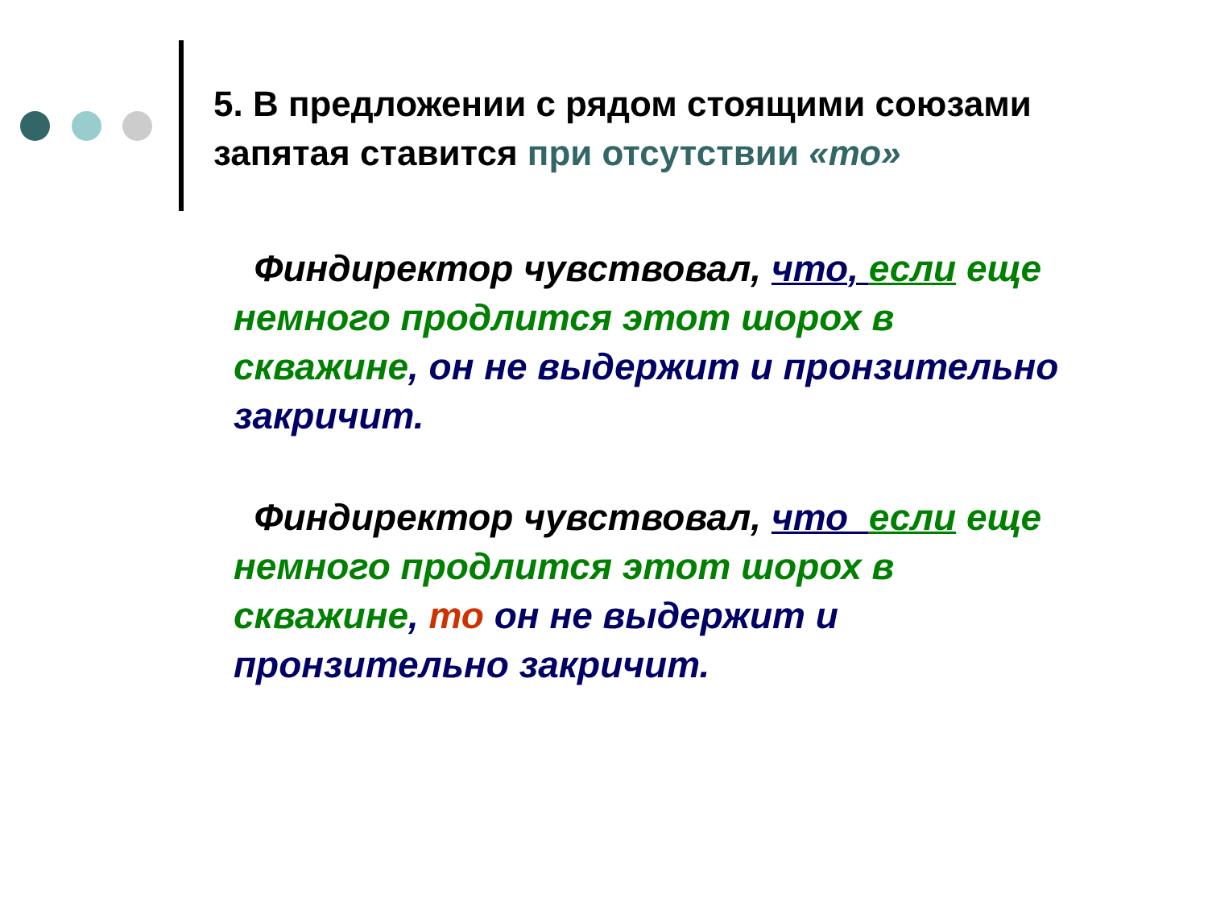5. В предложении с рядом стоящими союзами запятая ставится при отсутствии «то»
Финдиректор чувствовал, что, если еще немного продлится этот шорох в скважине, он не выдержит и пронзительно закричит.
Финдиректор чувствовал, что если еще немного продлится этот шорох в скважине, то он не выдержит и пронзительно закричит.